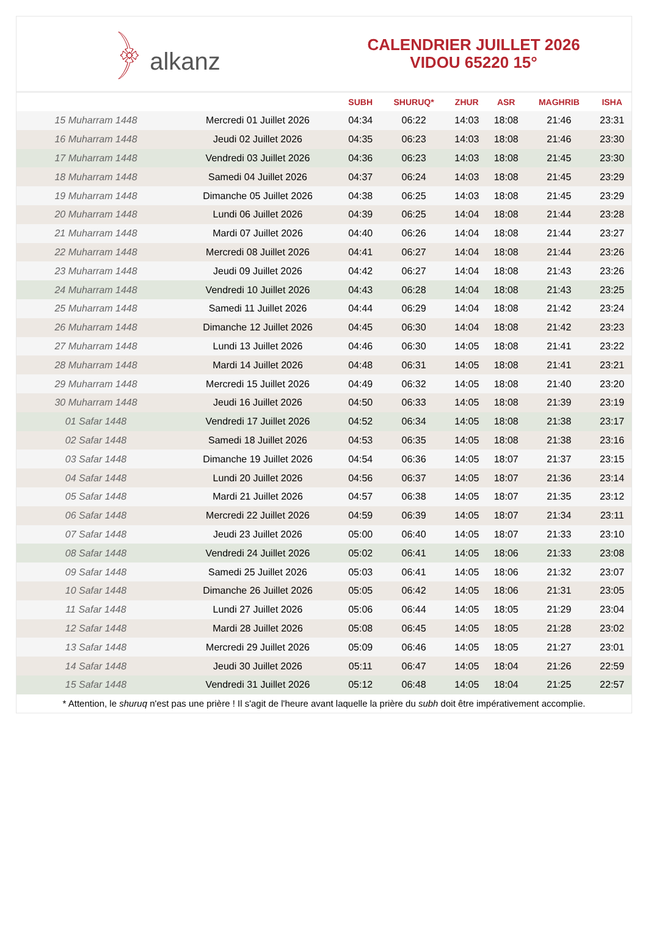﴿ alkanz
CALENDRIER JUILLET 2026
VIDOU 65220 15°
| | | SUBH | SHURUQ* | ZHUR | ASR | MAGHRIB | ISHA |
| --- | --- | --- | --- | --- | --- | --- | --- |
| 15 Muharram 1448 | Mercredi 01 Juillet 2026 | 04:34 | 06:22 | 14:03 | 18:08 | 21:46 | 23:31 |
| 16 Muharram 1448 | Jeudi 02 Juillet 2026 | 04:35 | 06:23 | 14:03 | 18:08 | 21:46 | 23:30 |
| 17 Muharram 1448 | Vendredi 03 Juillet 2026 | 04:36 | 06:23 | 14:03 | 18:08 | 21:45 | 23:30 |
| 18 Muharram 1448 | Samedi 04 Juillet 2026 | 04:37 | 06:24 | 14:03 | 18:08 | 21:45 | 23:29 |
| 19 Muharram 1448 | Dimanche 05 Juillet 2026 | 04:38 | 06:25 | 14:03 | 18:08 | 21:45 | 23:29 |
| 20 Muharram 1448 | Lundi 06 Juillet 2026 | 04:39 | 06:25 | 14:04 | 18:08 | 21:44 | 23:28 |
| 21 Muharram 1448 | Mardi 07 Juillet 2026 | 04:40 | 06:26 | 14:04 | 18:08 | 21:44 | 23:27 |
| 22 Muharram 1448 | Mercredi 08 Juillet 2026 | 04:41 | 06:27 | 14:04 | 18:08 | 21:44 | 23:26 |
| 23 Muharram 1448 | Jeudi 09 Juillet 2026 | 04:42 | 06:27 | 14:04 | 18:08 | 21:43 | 23:26 |
| 24 Muharram 1448 | Vendredi 10 Juillet 2026 | 04:43 | 06:28 | 14:04 | 18:08 | 21:43 | 23:25 |
| 25 Muharram 1448 | Samedi 11 Juillet 2026 | 04:44 | 06:29 | 14:04 | 18:08 | 21:42 | 23:24 |
| 26 Muharram 1448 | Dimanche 12 Juillet 2026 | 04:45 | 06:30 | 14:04 | 18:08 | 21:42 | 23:23 |
| 27 Muharram 1448 | Lundi 13 Juillet 2026 | 04:46 | 06:30 | 14:05 | 18:08 | 21:41 | 23:22 |
| 28 Muharram 1448 | Mardi 14 Juillet 2026 | 04:48 | 06:31 | 14:05 | 18:08 | 21:41 | 23:21 |
| 29 Muharram 1448 | Mercredi 15 Juillet 2026 | 04:49 | 06:32 | 14:05 | 18:08 | 21:40 | 23:20 |
| 30 Muharram 1448 | Jeudi 16 Juillet 2026 | 04:50 | 06:33 | 14:05 | 18:08 | 21:39 | 23:19 |
| 01 Safar 1448 | Vendredi 17 Juillet 2026 | 04:52 | 06:34 | 14:05 | 18:08 | 21:38 | 23:17 |
| 02 Safar 1448 | Samedi 18 Juillet 2026 | 04:53 | 06:35 | 14:05 | 18:08 | 21:38 | 23:16 |
| 03 Safar 1448 | Dimanche 19 Juillet 2026 | 04:54 | 06:36 | 14:05 | 18:07 | 21:37 | 23:15 |
| 04 Safar 1448 | Lundi 20 Juillet 2026 | 04:56 | 06:37 | 14:05 | 18:07 | 21:36 | 23:14 |
| 05 Safar 1448 | Mardi 21 Juillet 2026 | 04:57 | 06:38 | 14:05 | 18:07 | 21:35 | 23:12 |
| 06 Safar 1448 | Mercredi 22 Juillet 2026 | 04:59 | 06:39 | 14:05 | 18:07 | 21:34 | 23:11 |
| 07 Safar 1448 | Jeudi 23 Juillet 2026 | 05:00 | 06:40 | 14:05 | 18:07 | 21:33 | 23:10 |
| 08 Safar 1448 | Vendredi 24 Juillet 2026 | 05:02 | 06:41 | 14:05 | 18:06 | 21:33 | 23:08 |
| 09 Safar 1448 | Samedi 25 Juillet 2026 | 05:03 | 06:41 | 14:05 | 18:06 | 21:32 | 23:07 |
| 10 Safar 1448 | Dimanche 26 Juillet 2026 | 05:05 | 06:42 | 14:05 | 18:06 | 21:31 | 23:05 |
| 11 Safar 1448 | Lundi 27 Juillet 2026 | 05:06 | 06:44 | 14:05 | 18:05 | 21:29 | 23:04 |
| 12 Safar 1448 | Mardi 28 Juillet 2026 | 05:08 | 06:45 | 14:05 | 18:05 | 21:28 | 23:02 |
| 13 Safar 1448 | Mercredi 29 Juillet 2026 | 05:09 | 06:46 | 14:05 | 18:05 | 21:27 | 23:01 |
| 14 Safar 1448 | Jeudi 30 Juillet 2026 | 05:11 | 06:47 | 14:05 | 18:04 | 21:26 | 22:59 |
| 15 Safar 1448 | Vendredi 31 Juillet 2026 | 05:12 | 06:48 | 14:05 | 18:04 | 21:25 | 22:57 |
* Attention, le shuruq n'est pas une prière ! Il s'agit de l'heure avant laquelle la prière du subh doit être impérativement accomplie.